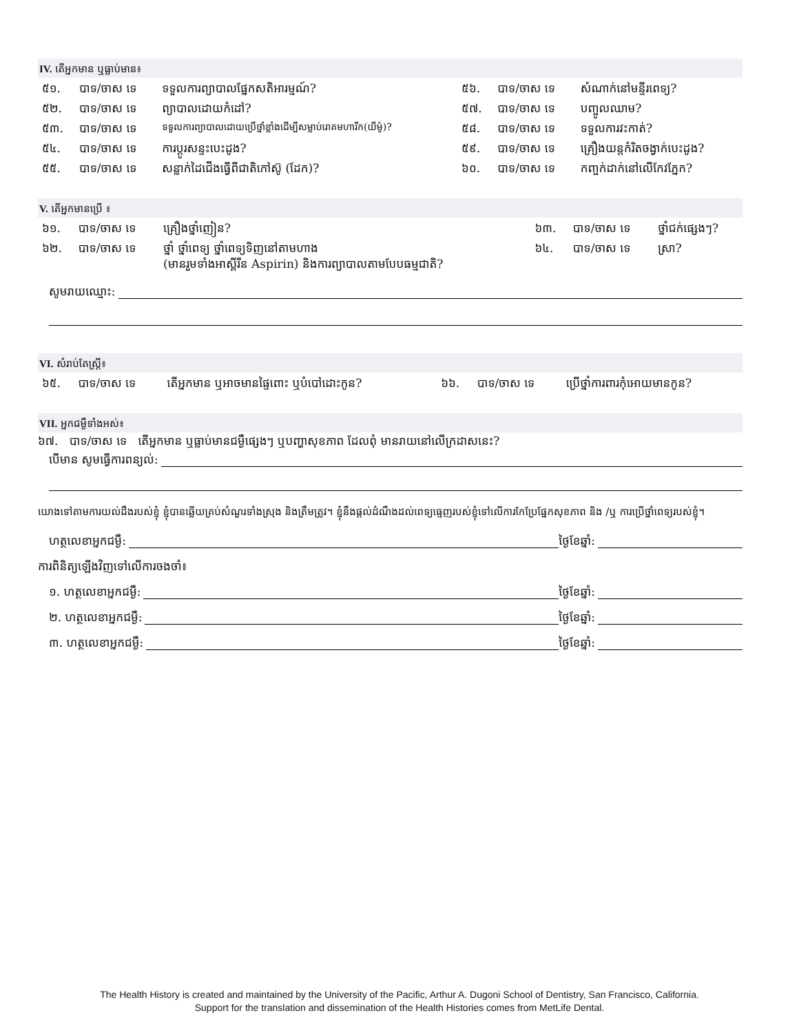IV. តើអ្នកមាន ឬធ្លាប់មាន៖
| ៥១. | បាទ/ចាស ទេ | ទទួលការព្យាបាលផ្នែកសតិអារម្មណ៍? | ៥៦. | បាទ/ចាស ទេ | សំណាក់នៅមន្ទីរពេទ្យ? |
| ៥២. | បាទ/ចាស ទេ | ព្យាបាលដោយកំដៅ? | ៥៧. | បាទ/ចាស ទេ | បញ្ចូលឈាម? |
| ៥៣. | បាទ/ចាស ទេ | ទទួលការព្យាបាលដោយប្រើថ្នាំខ្លាំងដើម្បីសម្លាប់រោគមហារីក(យីម៉ូ)? | ៥៨. | បាទ/ចាស ទេ | ទទួលការវះកាត់? |
| ៥៤. | បាទ/ចាស ទេ | ការប្តូរសន្ទះបេះដូង? | ៥៩. | បាទ/ចាស ទេ | គ្រឿងយន្តកំរិតចង្វាក់បេះដូង? |
| ៥៥. | បាទ/ចាស ទេ | សន្លាក់ដៃជើងធ្វើពីជាតិកៅស៊ូ (ដែក)? | ៦០. | បាទ/ចាស ទេ | កញ្ចក់ដាក់នៅលើកែវភ្នែក? |
V. តើអ្នកមានប្រើ ៖
| ៦១. | បាទ/ចាស ទេ | គ្រឿងថ្នាំញៀន? | ៦៣. | បាទ/ចាស ទេ | ថ្នាំជក់ផ្សេងៗ? |
| ៦២. | បាទ/ចាស ទេ | ថ្នាំ ថ្នាំពេទ្យ ថ្នាំពេទ្យទិញនៅតាមហាង (មានរួមទាំងអាស្ពីរីន Aspirin) និងការព្យាបាលតាមបែបធម្មជាតិ? | ៦៤. | បាទ/ចាស ទេ | ស្រា? |
សូមរាយឈ្មោះ:
VI. សំរាប់តែស្ត្រី៖
| ៦៥. | បាទ/ចាស ទេ | តើអ្នកមាន ឬអាចមានផ្ទៃពោះ ឬបំបៅដោះកូន? | ៦៦. | បាទ/ចាស ទេ | ប្រើថ្នាំការពារកុំអោយមានកូន? |
VII. អ្នកជម្ងឺទាំងអស់៖
៦៧. បាទ/ចាស ទេ តើអ្នកមាន ឬធ្លាប់មានជម្ងឺផ្សេងៗ ឬបញ្ហាសុខភាព ដែលពុំ មានរាយនៅលើក្រដាសនេះ?
បើមាន សូមធ្វើការពន្យល់:
យោងទៅតាមការយល់ដឹងរបស់ខ្ញុំ ខ្ញុំបានឆ្លើយគ្រប់សំណួរទាំងស្រុង និងត្រឹមត្រូវ។ ខ្ញុំនឹងផ្តល់ដំណឹងដល់ពេទ្យធ្មេញរបស់ខ្ញុំទៅលើការកែប្រែផ្នែកសុខភាព និង /ឬ ការប្រើថ្នាំពេទ្យរបស់ខ្ញុំ។
ហត្ថលេខាអ្នកជម្ងឺ: ថ្ងៃខែឆ្នាំ:
ការពិនិត្យឡើងវិញទៅលើការចងចាំ៖
១. ហត្ថលេខាអ្នកជម្ងឺ: ថ្ងៃខែឆ្នាំ:
២. ហត្ថលេខាអ្នកជម្ងឺ: ថ្ងៃខែឆ្នាំ:
៣. ហត្ថលេខាអ្នកជម្ងឺ: ថ្ងៃខែឆ្នាំ:
The Health History is created and maintained by the University of the Pacific, Arthur A. Dugoni School of Dentistry, San Francisco, California.
Support for the translation and dissemination of the Health Histories comes from MetLife Dental.